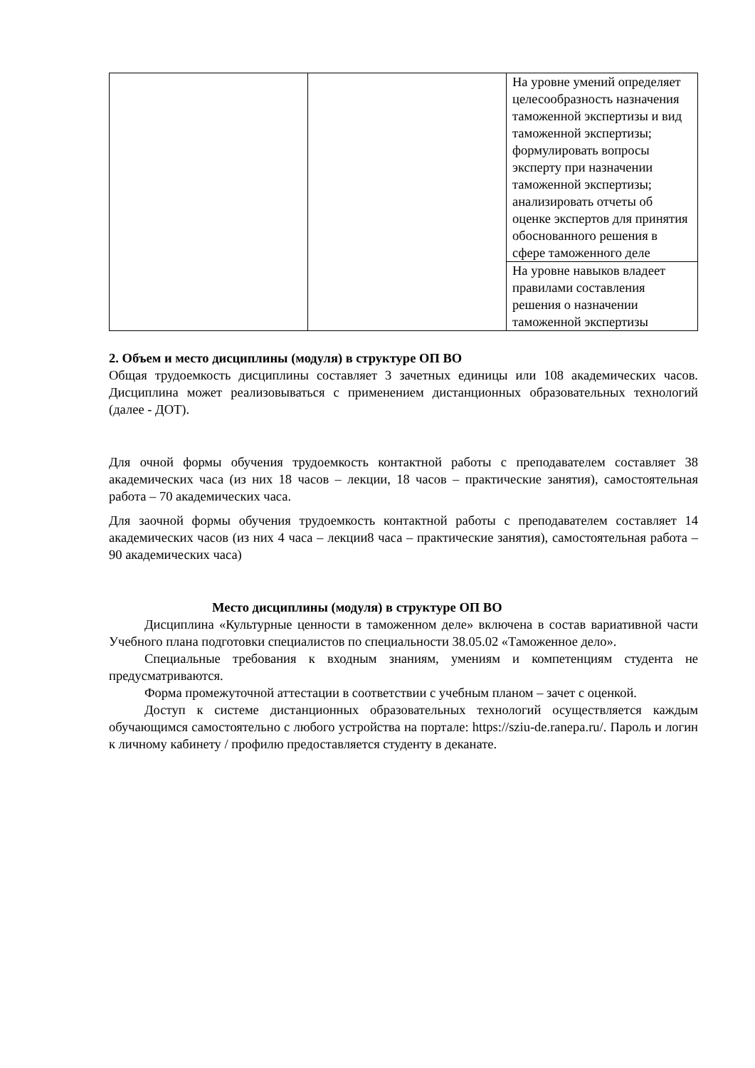| | | На уровне умений определяет целесообразность назначения таможенной экспертизы и вид таможенной экспертизы; формулировать вопросы эксперту при назначении таможенной экспертизы; анализировать отчеты об оценке экспертов для принятия обоснованного решения в сфере таможенного деле |
| | | На уровне навыков владеет правилами составления решения о назначении таможенной экспертизы |
2. Объем и место дисциплины (модуля) в структуре ОП ВО
Общая трудоемкость дисциплины составляет 3 зачетных единицы или 108 академических часов. Дисциплина может реализовываться с применением дистанционных образовательных технологий (далее - ДОТ).
Для очной формы обучения трудоемкость контактной работы с преподавателем составляет 38 академических часа (из них 18 часов – лекции, 18 часов – практические занятия), самостоятельная работа – 70 академических часа.
Для заочной формы обучения трудоемкость контактной работы с преподавателем составляет 14 академических часов (из них 4 часа – лекции8 часа – практические занятия), самостоятельная работа – 90 академических часа)
Место дисциплины (модуля) в структуре ОП ВО
Дисциплина «Культурные ценности в таможенном деле» включена в состав вариативной части Учебного плана подготовки специалистов по специальности 38.05.02 «Таможенное дело».
Специальные требования к входным знаниям, умениям и компетенциям студента не предусматриваются.
Форма промежуточной аттестации в соответствии с учебным планом – зачет с оценкой.
Доступ к системе дистанционных образовательных технологий осуществляется каждым обучающимся самостоятельно с любого устройства на портале: https://sziu-de.ranepa.ru/. Пароль и логин к личному кабинету / профилю предоставляется студенту в деканате.